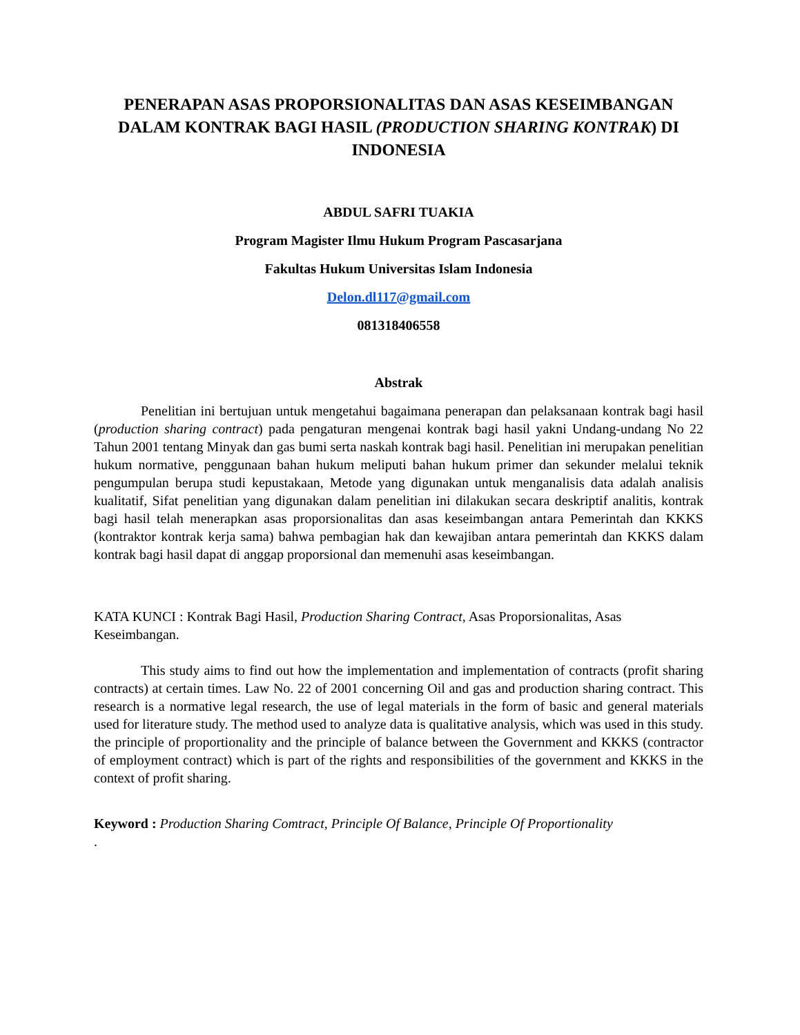PENERAPAN ASAS PROPORSIONALITAS DAN ASAS KESEIMBANGAN DALAM KONTRAK BAGI HASIL (PRODUCTION SHARING KONTRAK) DI INDONESIA
ABDUL SAFRI TUAKIA
Program Magister Ilmu Hukum Program Pascasarjana
Fakultas Hukum Universitas Islam Indonesia
Delon.dl117@gmail.com
081318406558
Abstrak
Penelitian ini bertujuan untuk mengetahui bagaimana penerapan dan pelaksanaan kontrak bagi hasil (production sharing contract) pada pengaturan mengenai kontrak bagi hasil yakni Undang-undang No 22 Tahun 2001 tentang Minyak dan gas bumi serta naskah kontrak bagi hasil. Penelitian ini merupakan penelitian hukum normative, penggunaan bahan hukum meliputi bahan hukum primer dan sekunder melalui teknik pengumpulan berupa studi kepustakaan, Metode yang digunakan untuk menganalisis data adalah analisis kualitatif, Sifat penelitian yang digunakan dalam penelitian ini dilakukan secara deskriptif analitis, kontrak bagi hasil telah menerapkan asas proporsionalitas dan asas keseimbangan antara Pemerintah dan KKKS (kontraktor kontrak kerja sama) bahwa pembagian hak dan kewajiban antara pemerintah dan KKKS dalam kontrak bagi hasil dapat di anggap proporsional dan memenuhi asas keseimbangan.
KATA KUNCI : Kontrak Bagi Hasil, Production Sharing Contract, Asas Proporsionalitas, Asas Keseimbangan.
This study aims to find out how the implementation and implementation of contracts (profit sharing contracts) at certain times. Law No. 22 of 2001 concerning Oil and gas and production sharing contract. This research is a normative legal research, the use of legal materials in the form of basic and general materials used for literature study. The method used to analyze data is qualitative analysis, which was used in this study. the principle of proportionality and the principle of balance between the Government and KKKS (contractor of employment contract) which is part of the rights and responsibilities of the government and KKKS in the context of profit sharing.
Keyword : Production Sharing Comtract, Principle Of Balance, Principle Of Proportionality
.